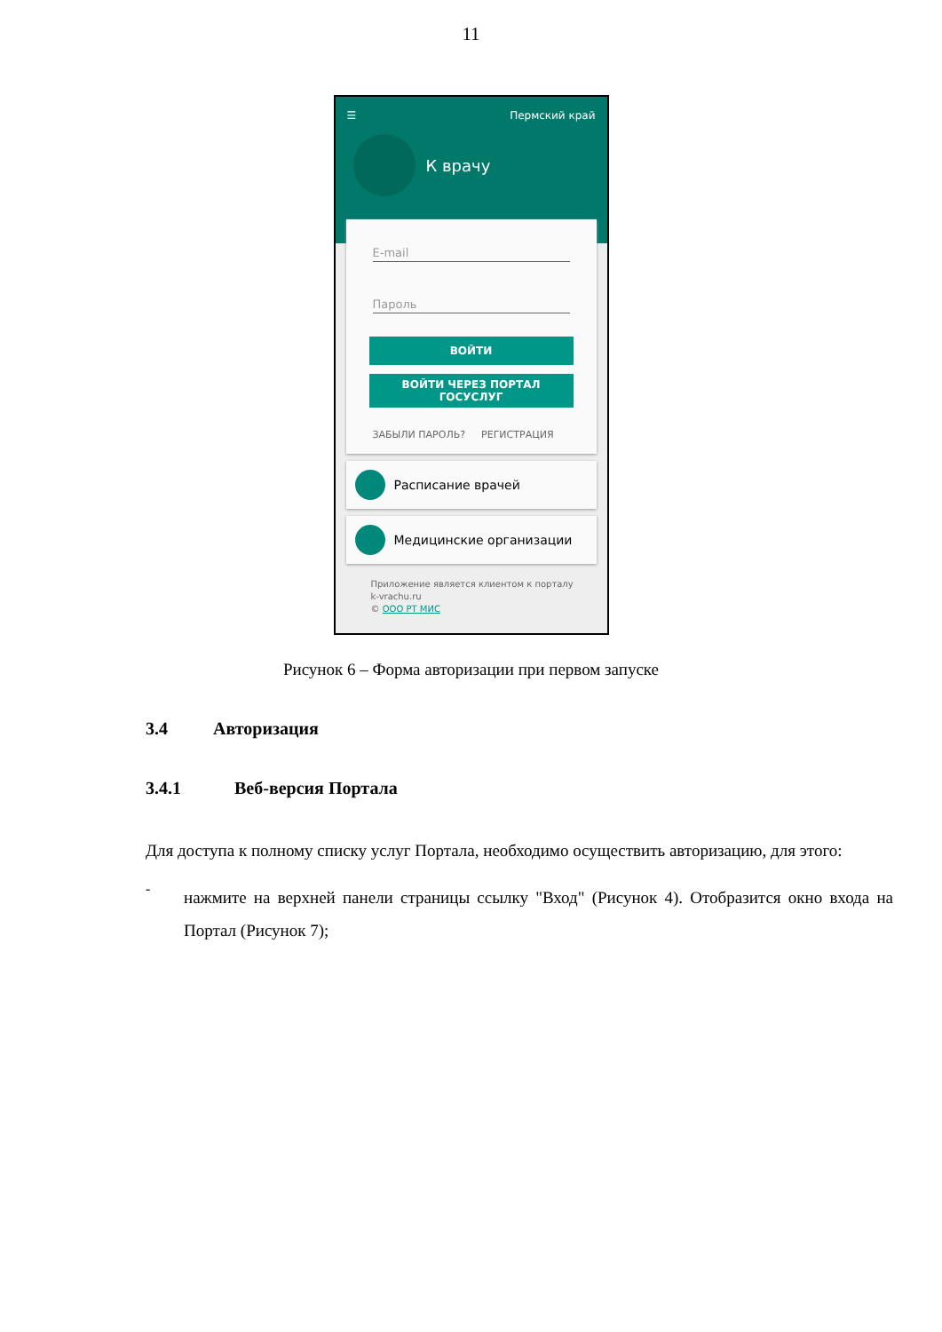11
☰ Пермский край
К врачу
E-mail
Пароль
ВОЙТИ
ВОЙТИ ЧЕРЕЗ ПОРТАЛ
ГОСУСЛУГ
ЗАБЫЛИ ПАРОЛЬ? РЕГИСТРАЦИЯ
Расписание врачей
Медицинские организации
Приложение является клиентом к порталу
k-vrachu.ru
© ООО РТ МИС
Рисунок 6 – Форма авторизации при первом запуске
3.4 Авторизация
3.4.1 Веб-версия Портала
Для доступа к полному списку услуг Портала, необходимо осуществить авторизацию, для этого:
-
нажмите на верхней панели страницы ссылку "Вход" (Рисунок 4). Отобразится окно входа на Портал (Рисунок 7);